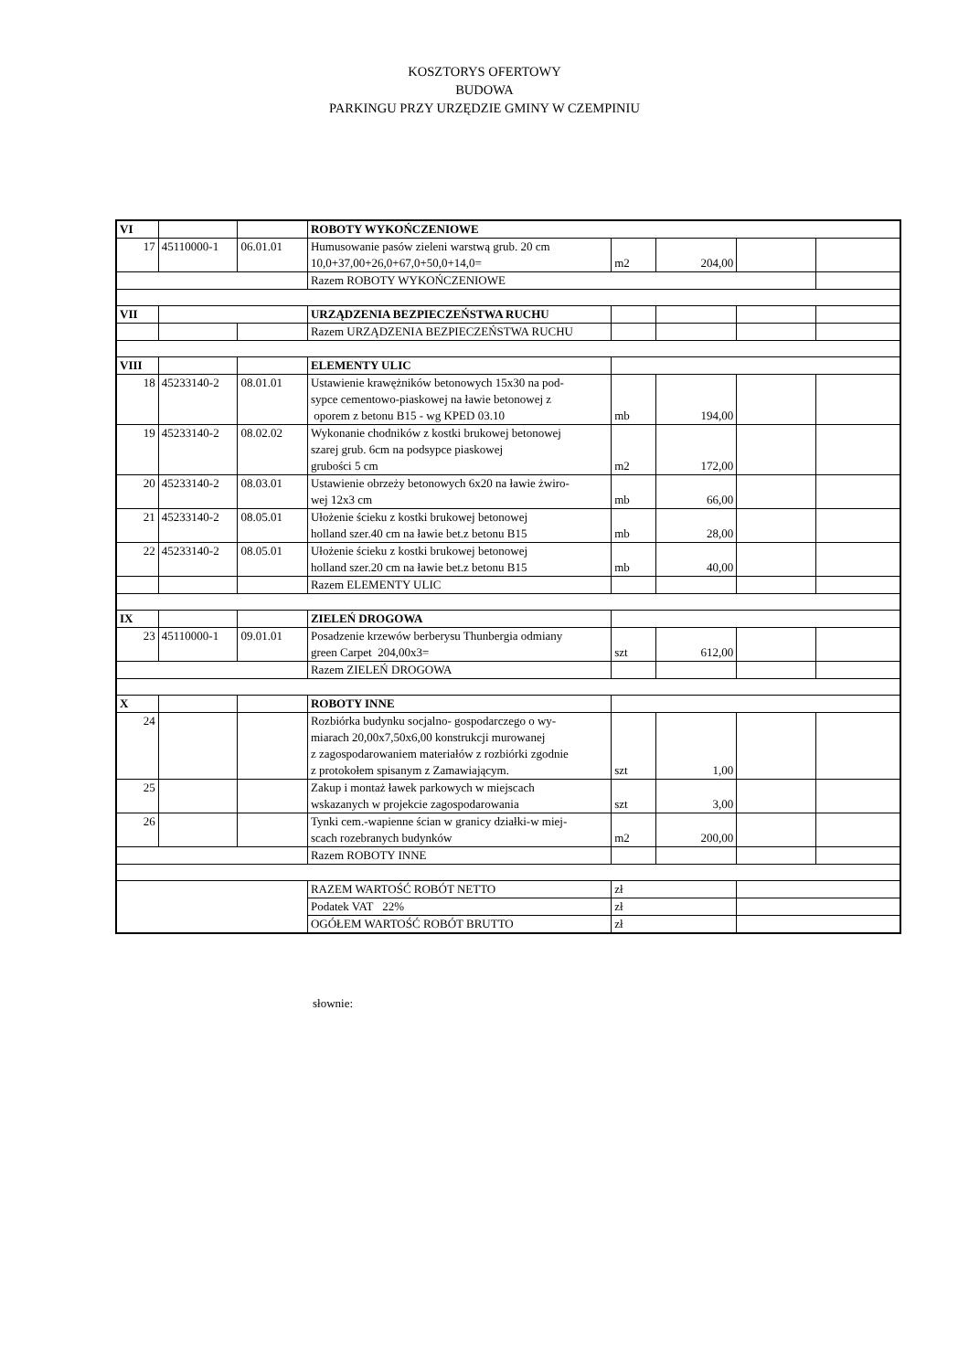KOSZTORYS OFERTOWY
BUDOWA
PARKINGU PRZY URZĘDZIE GMINY W CZEMPINIU
| VI | | | ROBOTY WYKOŃCZENIOWE | | | | |
| 17 | 45110000-1 | 06.01.01 | Humusowanie pasów zieleni warstwą grub. 20 cm 10,0+37,00+26,0+67,0+50,0+14,0= | m2 | 204,00 | | |
| | | | Razem ROBOTY WYKOŃCZENIOWE | | | | |
| VII | | | URZĄDZENIA BEZPIECZEŃSTWA RUCHU | | | | |
| | | | Razem URZĄDZENIA BEZPIECZEŃSTWA RUCHU | | | | |
| VIII | | | ELEMENTY ULIC | | | | |
| 18 | 45233140-2 | 08.01.01 | Ustawienie krawężników betonowych 15x30 na pod- sypce cementowo-piaskowej na ławie betonowej z oporem z betonu B15 - wg KPED 03.10 | mb | 194,00 | | |
| 19 | 45233140-2 | 08.02.02 | Wykonanie chodników z kostki brukowej betonowej szarej grub. 6cm na podsypce piaskowej grubości 5 cm | m2 | 172,00 | | |
| 20 | 45233140-2 | 08.03.01 | Ustawienie obrzeży betonowych 6x20 na ławie żwiro- wej 12x3 cm | mb | 66,00 | | |
| 21 | 45233140-2 | 08.05.01 | Ułożenie ścieku z kostki brukowej betonowej holland szer.40 cm na ławie bet.z betonu B15 | mb | 28,00 | | |
| 22 | 45233140-2 | 08.05.01 | Ułożenie ścieku z kostki brukowej betonowej holland szer.20 cm na ławie bet.z betonu B15 | mb | 40,00 | | |
| | | | Razem ELEMENTY ULIC | | | | |
| IX | | | ZIELEŃ DROGOWA | | | | |
| 23 | 45110000-1 | 09.01.01 | Posadzenie krzewów berberysu Thunbergia odmiany green Carpet 204,00x3= | szt | 612,00 | | |
| | | | Razem ZIELEŃ DROGOWA | | | | |
| X | | | ROBOTY INNE | | | | |
| 24 | | | Rozbiórka budynku socjalno- gospodarczego o wy- miarach 20,00x7,50x6,00 konstrukcji murowanej z zagospodarowaniem materiałów z rozbiórki zgodnie z protokołem spisanym z Zamawiającym. | szt | 1,00 | | |
| 25 | | | Zakup i montaż ławek parkowych w miejscach wskazanych w projekcie zagospodarowania | szt | 3,00 | | |
| 26 | | | Tynki cem.-wapienne ścian w granicy działki-w miej- scach rozebranych budynków | m2 | 200,00 | | |
| | | | Razem ROBOTY INNE | | | | |
| | | | RAZEM WARTOŚĆ ROBÓT NETTO | zł | | | |
| | | | Podatek VAT 22% | zł | | | |
| | | | OGÓŁEM WARTOŚĆ ROBÓT BRUTTO | zł | | | |
słownie: